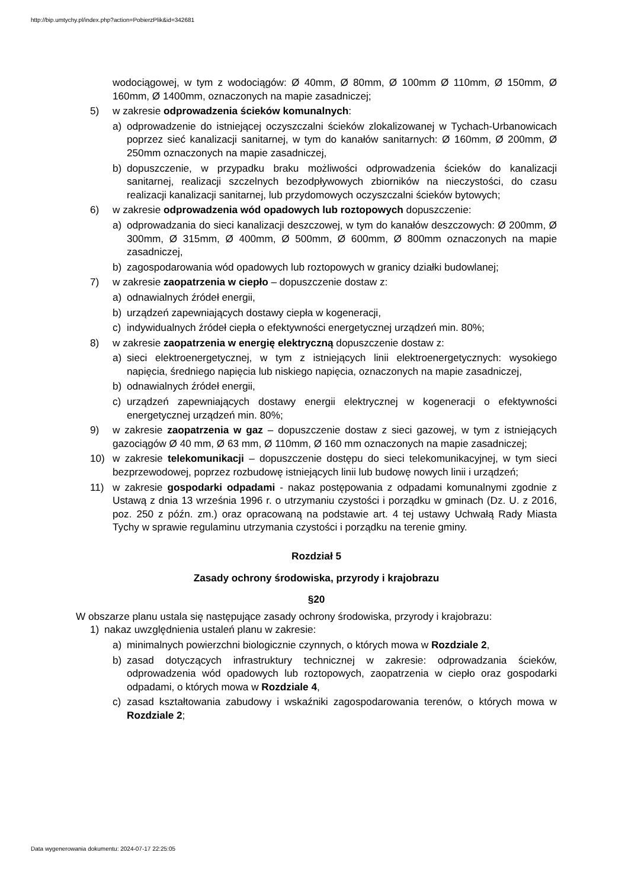http://bip.umtychy.pl/index.php?action=PobierzPlik&id=342681
wodociągowej, w tym z wodociągów: Ø 40mm, Ø 80mm, Ø 100mm Ø 110mm, Ø 150mm, Ø 160mm, Ø 1400mm, oznaczonych na mapie zasadniczej;
5) w zakresie odprowadzenia ścieków komunalnych:
a) odprowadzenie do istniejącej oczyszczalni ścieków zlokalizowanej w Tychach-Urbanowicach poprzez sieć kanalizacji sanitarnej, w tym do kanałów sanitarnych: Ø 160mm, Ø 200mm, Ø 250mm oznaczonych na mapie zasadniczej,
b) dopuszczenie, w przypadku braku możliwości odprowadzenia ścieków do kanalizacji sanitarnej, realizacji szczelnych bezodpływowych zbiorników na nieczystości, do czasu realizacji kanalizacji sanitarnej, lub przydomowych oczyszczalni ścieków bytowych;
6) w zakresie odprowadzenia wód opadowych lub roztopowych dopuszczenie:
a) odprowadzania do sieci kanalizacji deszczowej, w tym do kanałów deszczowych: Ø 200mm, Ø 300mm, Ø 315mm, Ø 400mm, Ø 500mm, Ø 600mm, Ø 800mm oznaczonych na mapie zasadniczej,
b) zagospodarowania wód opadowych lub roztopowych w granicy działki budowlanej;
7) w zakresie zaopatrzenia w ciepło – dopuszczenie dostaw z:
a) odnawialnych źródeł energii,
b) urządzeń zapewniających dostawy ciepła w kogeneracji,
c) indywidualnych źródeł ciepła o efektywności energetycznej urządzeń min. 80%;
8) w zakresie zaopatrzenia w energię elektryczną dopuszczenie dostaw z:
a) sieci elektroenergetycznej, w tym z istniejących linii elektroenergetycznych: wysokiego napięcia, średniego napięcia lub niskiego napięcia, oznaczonych na mapie zasadniczej,
b) odnawialnych źródeł energii,
c) urządzeń zapewniających dostawy energii elektrycznej w kogeneracji o efektywności energetycznej urządzeń min. 80%;
9) w zakresie zaopatrzenia w gaz – dopuszczenie dostaw z sieci gazowej, w tym z istniejących gazociągów Ø 40 mm, Ø 63 mm, Ø 110mm, Ø 160 mm oznaczonych na mapie zasadniczej;
10) w zakresie telekomunikacji – dopuszczenie dostępu do sieci telekomunikacyjnej, w tym sieci bezprzewodowej, poprzez rozbudowę istniejących linii lub budowę nowych linii i urządzeń;
11) w zakresie gospodarki odpadami - nakaz postępowania z odpadami komunalnymi zgodnie z Ustawą z dnia 13 września 1996 r. o utrzymaniu czystości i porządku w gminach (Dz. U. z 2016, poz. 250 z późn. zm.) oraz opracowaną na podstawie art. 4 tej ustawy Uchwałą Rady Miasta Tychy w sprawie regulaminu utrzymania czystości i porządku na terenie gminy.
Rozdział 5
Zasady ochrony środowiska, przyrody i krajobrazu
§20
W obszarze planu ustala się następujące zasady ochrony środowiska, przyrody i krajobrazu:
1) nakaz uwzględnienia ustaleń planu w zakresie:
a) minimalnych powierzchni biologicznie czynnych, o których mowa w Rozdziale 2,
b) zasad dotyczących infrastruktury technicznej w zakresie: odprowadzania ścieków, odprowadzenia wód opadowych lub roztopowych, zaopatrzenia w ciepło oraz gospodarki odpadami, o których mowa w Rozdziale 4,
c) zasad kształtowania zabudowy i wskaźniki zagospodarowania terenów, o których mowa w Rozdziale 2;
Data wygenerowania dokumentu: 2024-07-17 22:25:05